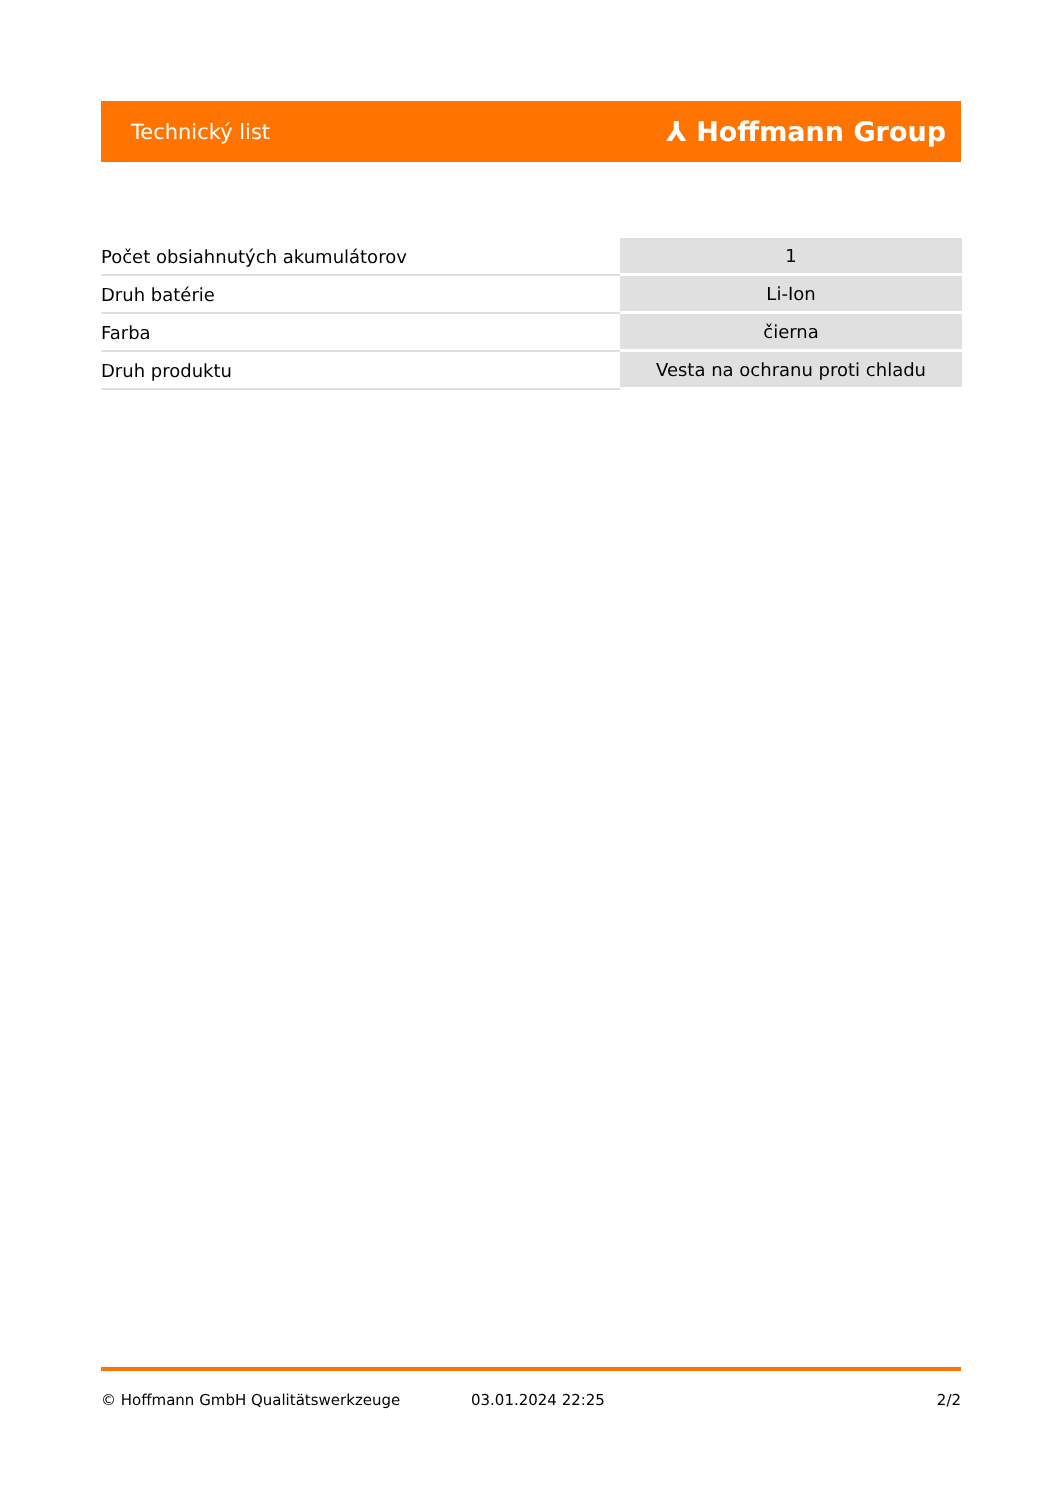Technický list ⅄ Hoffmann Group
| Počet obsiahnutých akumulátorov | 1 |
| Druh batérie | Li-Ion |
| Farba | čierna |
| Druh produktu | Vesta na ochranu proti chladu |
© Hoffmann GmbH Qualitätswerkzeuge 03.01.2024 22:25 2/2